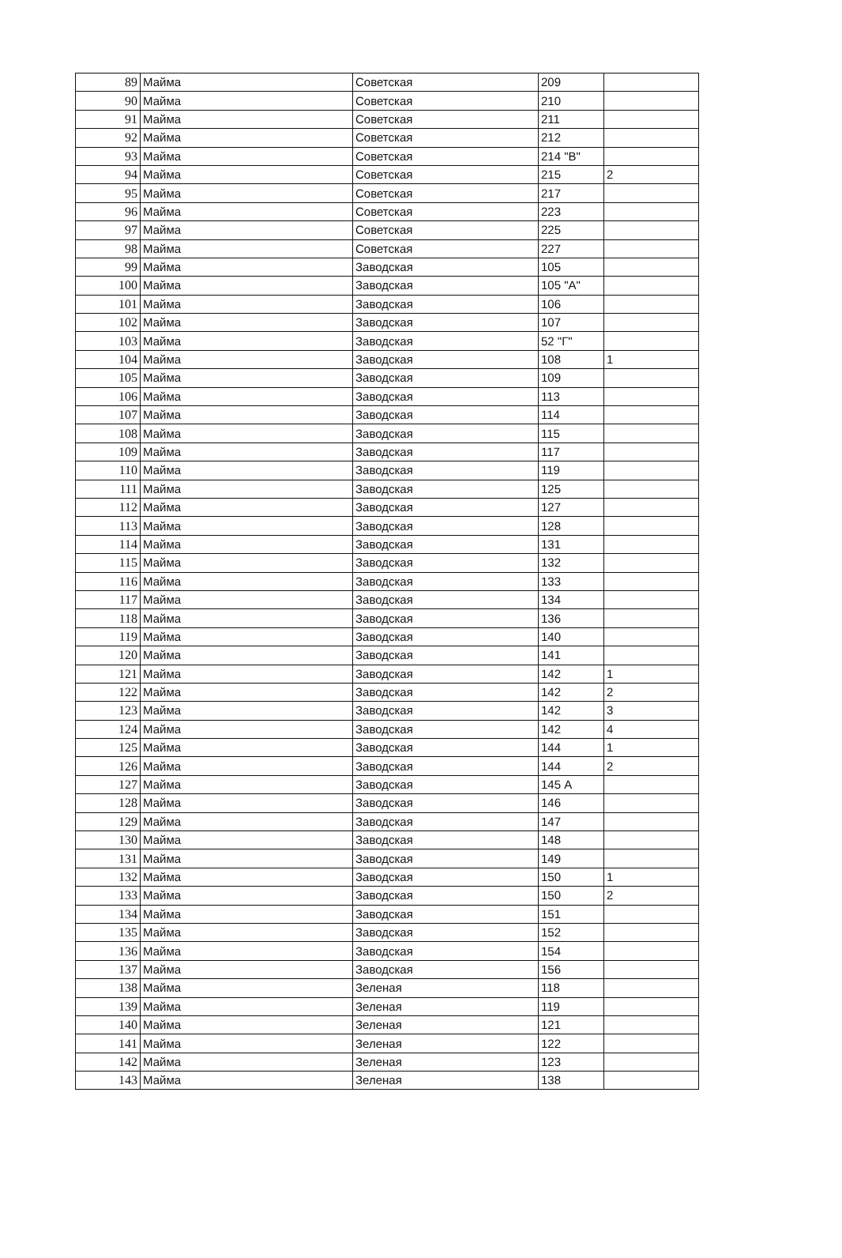| 89 | Майма | Советская | 209 | |
| 90 | Майма | Советская | 210 | |
| 91 | Майма | Советская | 211 | |
| 92 | Майма | Советская | 212 | |
| 93 | Майма | Советская | 214 "В" | |
| 94 | Майма | Советская | 215 | 2 |
| 95 | Майма | Советская | 217 | |
| 96 | Майма | Советская | 223 | |
| 97 | Майма | Советская | 225 | |
| 98 | Майма | Советская | 227 | |
| 99 | Майма | Заводская | 105 | |
| 100 | Майма | Заводская | 105 "А" | |
| 101 | Майма | Заводская | 106 | |
| 102 | Майма | Заводская | 107 | |
| 103 | Майма | Заводская | 52 "Г" | |
| 104 | Майма | Заводская | 108 | 1 |
| 105 | Майма | Заводская | 109 | |
| 106 | Майма | Заводская | 113 | |
| 107 | Майма | Заводская | 114 | |
| 108 | Майма | Заводская | 115 | |
| 109 | Майма | Заводская | 117 | |
| 110 | Майма | Заводская | 119 | |
| 111 | Майма | Заводская | 125 | |
| 112 | Майма | Заводская | 127 | |
| 113 | Майма | Заводская | 128 | |
| 114 | Майма | Заводская | 131 | |
| 115 | Майма | Заводская | 132 | |
| 116 | Майма | Заводская | 133 | |
| 117 | Майма | Заводская | 134 | |
| 118 | Майма | Заводская | 136 | |
| 119 | Майма | Заводская | 140 | |
| 120 | Майма | Заводская | 141 | |
| 121 | Майма | Заводская | 142 | 1 |
| 122 | Майма | Заводская | 142 | 2 |
| 123 | Майма | Заводская | 142 | 3 |
| 124 | Майма | Заводская | 142 | 4 |
| 125 | Майма | Заводская | 144 | 1 |
| 126 | Майма | Заводская | 144 | 2 |
| 127 | Майма | Заводская | 145 А | |
| 128 | Майма | Заводская | 146 | |
| 129 | Майма | Заводская | 147 | |
| 130 | Майма | Заводская | 148 | |
| 131 | Майма | Заводская | 149 | |
| 132 | Майма | Заводская | 150 | 1 |
| 133 | Майма | Заводская | 150 | 2 |
| 134 | Майма | Заводская | 151 | |
| 135 | Майма | Заводская | 152 | |
| 136 | Майма | Заводская | 154 | |
| 137 | Майма | Заводская | 156 | |
| 138 | Майма | Зеленая | 118 | |
| 139 | Майма | Зеленая | 119 | |
| 140 | Майма | Зеленая | 121 | |
| 141 | Майма | Зеленая | 122 | |
| 142 | Майма | Зеленая | 123 | |
| 143 | Майма | Зеленая | 138 | |